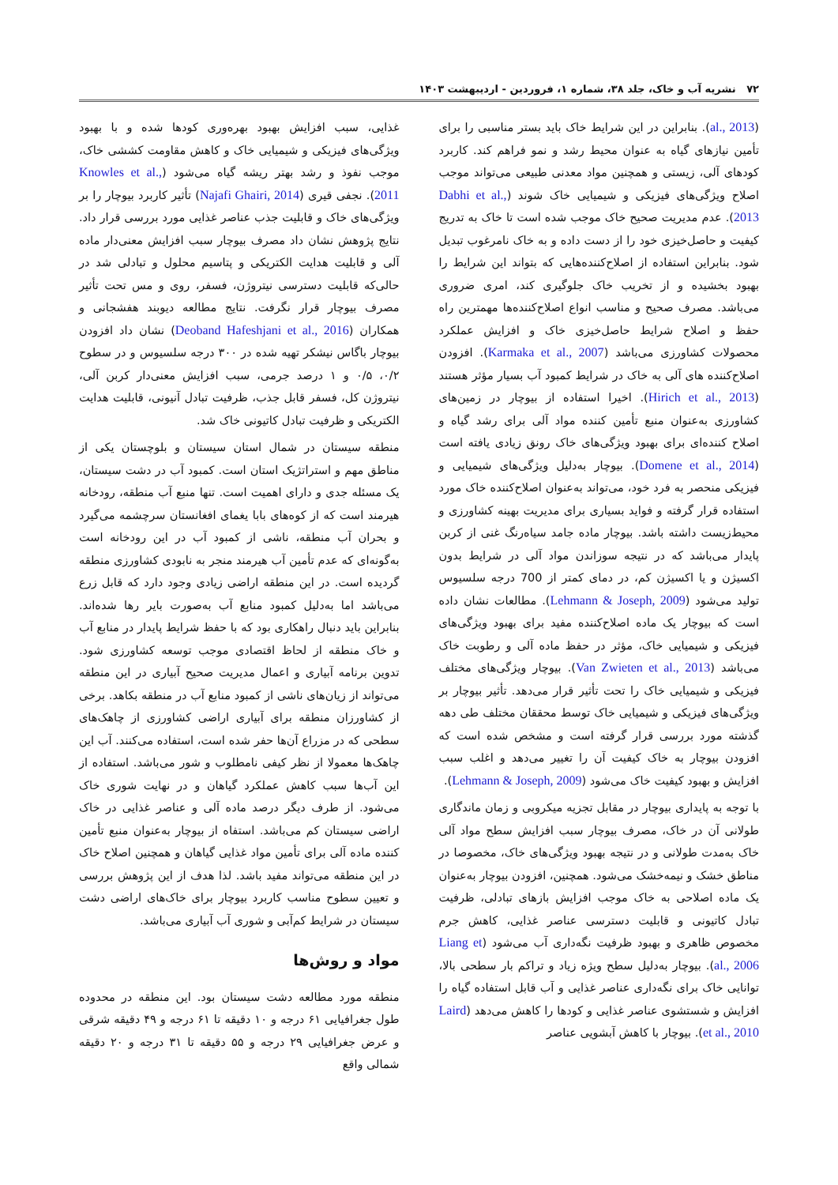۷۲ نشریه آب و خاک، جلد ۳۸، شماره ۱، فروردین - اردیبهشت ۱۴۰۳
(al., 2013). بنابراین در این شرایط خاک باید بستر مناسبی را برای تأمین نیازهای گیاه به عنوان محیط رشد و نمو فراهم کند. کاربرد کودهای آلی، زیستی و همچنین مواد معدنی طبیعی می‌تواند موجب اصلاح ویژگی‌های فیزیکی و شیمیایی خاک شوند (Dabhi et al., 2013). عدم مدیریت صحیح خاک موجب شده است تا خاک به تدریج کیفیت و حاصل‌خیزی خود را از دست داده و به خاک نامرغوب تبدیل شود. بنابراین استفاده از اصلاح‌کننده‌هایی که بتواند این شرایط را بهبود بخشیده و از تخریب خاک جلوگیری کند، امری ضروری می‌باشد. مصرف صحیح و مناسب انواع اصلاح‌کننده‌ها مهمترین راه حفظ و اصلاح شرایط حاصل‌خیزی خاک و افزایش عملکرد محصولات کشاورزی می‌باشد (Karmaka et al., 2007). افزودن اصلاح‌کننده های آلی به خاک در شرایط کمبود آب بسیار مؤثر هستند (Hirich et al., 2013). اخیرا استفاده از بیوچار در زمین‌های کشاورزی به‌عنوان منبع تأمین کننده مواد آلی برای رشد گیاه و اصلاح کننده‌ای برای بهبود ویژگی‌های خاک رونق زیادی یافته است (Domene et al., 2014). بیوچار به‌دلیل ویژگی‌های شیمیایی و فیزیکی منحصر به فرد خود، می‌تواند به‌عنوان اصلاح‌کننده خاک مورد استفاده قرار گرفته و فواید بسیاری برای مدیریت بهینه کشاورزی و محیط‌زیست داشته باشد. بیوچار ماده جامد سیاه‌رنگ غنی از کربن پایدار می‌باشد که در نتیجه سوزاندن مواد آلی در شرایط بدون اکسیژن و یا اکسیژن کم، در دمای کمتر از 700 درجه سلسیوس تولید می‌شود (Lehmann & Joseph, 2009). مطالعات نشان داده است که بیوچار یک ماده اصلاح‌کننده مفید برای بهبود ویژگی‌های فیزیکی و شیمیایی خاک، مؤثر در حفظ ماده آلی و رطوبت خاک می‌باشد (Van Zwieten et al., 2013). بیوچار ویژگی‌های مختلف فیزیکی و شیمیایی خاک را تحت تأثیر قرار می‌دهد. تأثیر بیوچار بر ویژگی‌های فیزیکی و شیمیایی خاک توسط محققان مختلف طی دهه گذشته مورد بررسی قرار گرفته است و مشخص شده است که افزودن بیوچار به خاک کیفیت آن را تغییر می‌دهد و اغلب سبب افزایش و بهبود کیفیت خاک می‌شود (Lehmann & Joseph, 2009).
با توجه به پایداری بیوچار در مقابل تجزیه میکروبی و زمان ماندگاری طولانی آن در خاک، مصرف بیوچار سبب افزایش سطح مواد آلی خاک به‌مدت طولانی و در نتیجه بهبود ویژگی‌های خاک، مخصوصا در مناطق خشک و نیمه‌خشک می‌شود. همچنین، افزودن بیوچار به‌عنوان یک ماده اصلاحی به خاک موجب افزایش بازهای تبادلی، ظرفیت تبادل کاتیونی و قابلیت دسترسی عناصر غذایی، کاهش جرم مخصوص ظاهری و بهبود ظرفیت نگه‌داری آب می‌شود (Liang et al., 2006). بیوچار به‌دلیل سطح ویژه زیاد و تراکم بار سطحی بالا، توانایی خاک برای نگه‌داری عناصر غذایی و آب قابل استفاده گیاه را افزایش و شستشوی عناصر غذایی و کودها را کاهش می‌دهد (Laird et al., 2010). بیوچار با کاهش آبشویی عناصر
غذایی، سبب افزایش بهبود بهره‌وری کودها شده و با بهبود ویژگی‌های فیزیکی و شیمیایی خاک و کاهش مقاومت کششی خاک، موجب نفوذ و رشد بهتر ریشه گیاه می‌شود (Knowles et al., 2011). نجفی قیری (Najafi Ghairi, 2014) تأثیر کاربرد بیوچار را بر ویژگی‌های خاک و قابلیت جذب عناصر غذایی مورد بررسی قرار داد. نتایج پژوهش نشان داد مصرف بیوچار سبب افزایش معنی‌دار ماده آلی و قابلیت هدایت الکتریکی و پتاسیم محلول و تبادلی شد در حالی‌که قابلیت دسترسی نیتروژن، فسفر، روی و مس تحت تأثیر مصرف بیوچار قرار نگرفت. نتایج مطالعه دیوبند هفشجانی و همکاران (Deoband Hafeshjani et al., 2016) نشان داد افزودن بیوچار باگاس نیشکر تهیه شده در ۳۰۰ درجه سلسیوس و در سطوح ۰/۲، ۰/۵ و ۱ درصد جرمی، سبب افزایش معنی‌دار کربن آلی، نیتروژن کل، فسفر قابل جذب، ظرفیت تبادل آنیونی، قابلیت هدایت الکتریکی و ظرفیت تبادل کاتیونی خاک شد.
منطقه سیستان در شمال استان سیستان و بلوچستان یکی از مناطق مهم و استراتژیک استان است. کمبود آب در دشت سیستان، یک مسئله جدی و دارای اهمیت است. تنها منبع آب منطقه، رودخانه هیرمند است که از کوه‌های بابا یغمای افغانستان سرچشمه می‌گیرد و بحران آب منطقه، ناشی از کمبود آب در این رودخانه است به‌گونه‌ای که عدم تأمین آب هیرمند منجر به نابودی کشاورزی منطقه گردیده است. در این منطقه اراضی زیادی وجود دارد که قابل زرع می‌باشد اما به‌دلیل کمبود منابع آب به‌صورت بایر رها شده‌اند. بنابراین باید دنبال راهکاری بود که با حفظ شرایط پایدار در منابع آب و خاک منطقه از لحاظ اقتصادی موجب توسعه کشاورزی شود. تدوین برنامه آبیاری و اعمال مدیریت صحیح آبیاری در این منطقه می‌تواند از زیان‌های ناشی از کمبود منابع آب در منطقه بکاهد. برخی از کشاورزان منطقه برای آبیاری اراضی کشاورزی از چاهک‌های سطحی که در مزراع آن‌ها حفر شده است، استفاده می‌کنند. آب این چاهک‌ها معمولا از نظر کیفی نامطلوب و شور می‌باشد. استفاده از این آب‌ها سبب کاهش عملکرد گیاهان و در نهایت شوری خاک می‌شود. از طرف دیگر درصد ماده آلی و عناصر غذایی در خاک اراضی سیستان کم می‌باشد. استفاه از بیوچار به‌عنوان منبع تأمین کننده ماده آلی برای تأمین مواد غذایی گیاهان و همچنین اصلاح خاک در این منطقه می‌تواند مفید باشد. لذا هدف از این پژوهش بررسی و تعیین سطوح مناسب کاربرد بیوچار برای خاک‌های اراضی دشت سیستان در شرایط کم‌آبی و شوری آب آبیاری می‌باشد.
مواد و روش‌ها
منطقه مورد مطالعه دشت سیستان بود. این منطقه در محدوده طول جغرافیایی ۶۱ درجه و ۱۰ دقیقه تا ۶۱ درجه و ۴۹ دقیقه شرقی و عرض جغرافیایی ۲۹ درجه و ۵۵ دقیقه تا ۳۱ درجه و ۲۰ دقیقه شمالی واقع